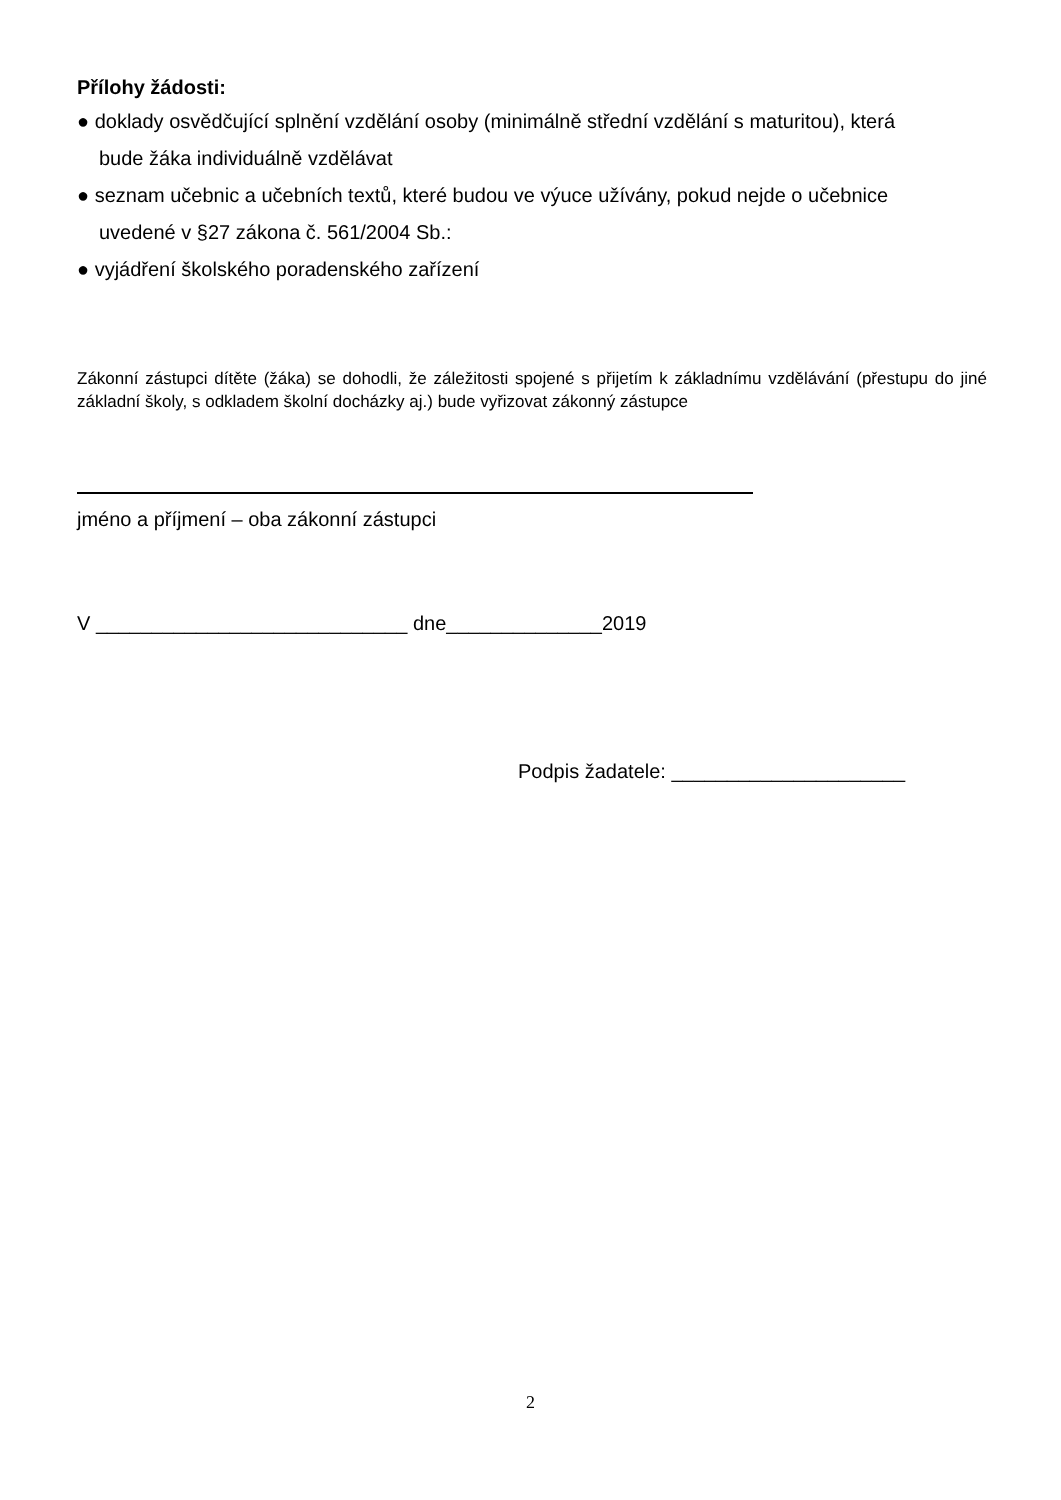Přílohy žádosti:
● doklady osvědčující splnění vzdělání osoby (minimálně střední vzdělání s maturitou), která
bude žáka individuálně vzdělávat
● seznam učebnic a učebních textů, které budou ve výuce užívány, pokud nejde o učebnice
uvedené v §27 zákona č. 561/2004 Sb.:
● vyjádření školského poradenského zařízení
Zákonní zástupci dítěte (žáka) se dohodli, že záležitosti spojené s přijetím k základnímu vzdělávání (přestupu do jiné základní školy, s odkladem školní docházky aj.) bude vyřizovat zákonný zástupce
jméno a příjmení – oba zákonní zástupci
V ____________________________ dne______________2019
Podpis žadatele: _____________________
2